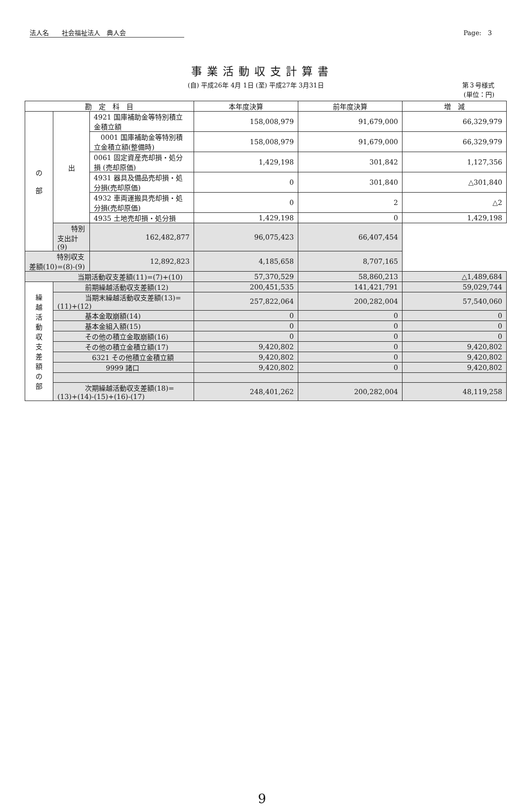法人名　　社会福祉法人　典人会 Page:　3
事業活動収支計算書
(自) 平成26年 4月 1日 (至) 平成27年 3月31日 第３号様式
(単位：円)
| 勘 定 科 目 | | | 本年度決算 | 前年度決算 | 増 減 |
| --- | --- | --- | --- | --- | --- |
| の 部 | 出 | 4921 国庫補助金等特別積立金積立額 | 158,008,979 | 91,679,000 | 66,329,979 |
| | | 0001 国庫補助金等特別積立金積立額(整備時) | 158,008,979 | 91,679,000 | 66,329,979 |
| | | 0061 固定資産売却損・処分損 (売却原価) | 1,429,198 | 301,842 | 1,127,356 |
| | | 4931 器具及備品売却損・処分損(売却原価) | 0 | 301,840 | △301,840 |
| | | 4932 車両運搬具売却損・処分損(売却原価) | 0 | 2 | △2 |
| | | 4935 土地売却損・処分損 | 1,429,198 | 0 | 1,429,198 |
| | 特別支出計(9) | 162,482,877 | 96,075,423 | 66,407,454 | |
| 特別収支差額(10)=(8)-(9) | | 12,892,823 | 4,185,658 | 8,707,165 | |
| 当期活動収支差額(11)=(7)+(10) | | | 57,370,529 | 58,860,213 | △1,489,684 |
| 繰 越 活 動 収 支 差 額 の 部 | 前期繰越活動収支差額(12) | | 200,451,535 | 141,421,791 | 59,029,744 |
| | 当期末繰越活動収支差額(13)=(11)+(12) | | 257,822,064 | 200,282,004 | 57,540,060 |
| | 基本金取崩額(14) | | 0 | 0 | 0 |
| | 基本金組入額(15) | | 0 | 0 | 0 |
| | その他の積立金取崩額(16) | | 0 | 0 | 0 |
| | その他の積立金積立額(17) | | 9,420,802 | 0 | 9,420,802 |
| | 6321 その他積立金積立額 | | 9,420,802 | 0 | 9,420,802 |
| | 9999 諸口 | | 9,420,802 | 0 | 9,420,802 |
| | 次期繰越活動収支差額(18)=(13)+(14)-(15)+(16)-(17) | | 248,401,262 | 200,282,004 | 48,119,258 |
9